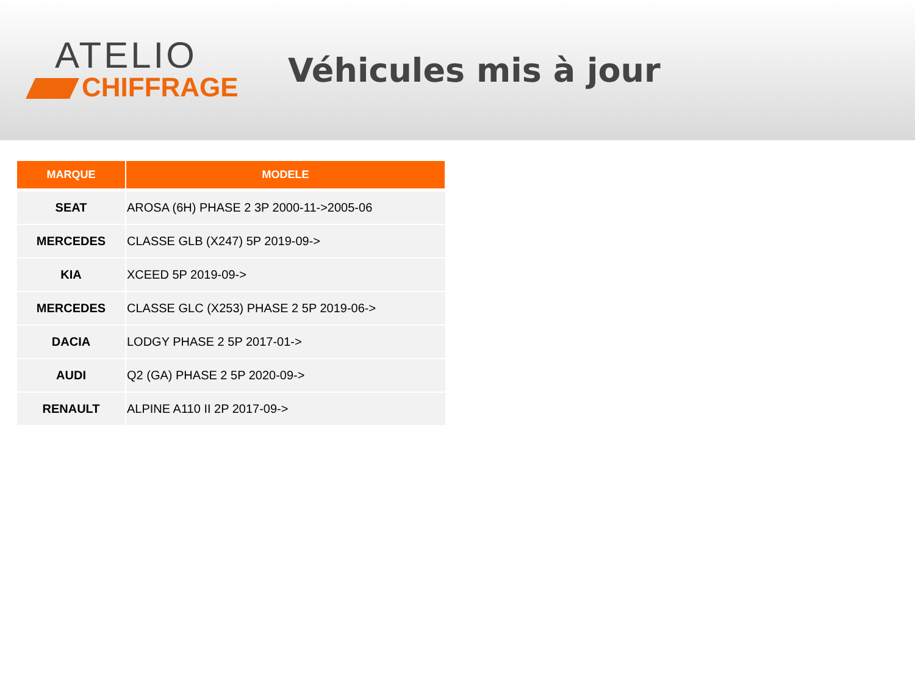ATELIO
CHIFFRAGE
Véhicules mis à jour
| MARQUE | MODELE |
| --- | --- |
| SEAT | AROSA (6H) PHASE 2 3P 2000-11->2005-06 |
| MERCEDES | CLASSE GLB (X247) 5P 2019-09-> |
| KIA | XCEED 5P 2019-09-> |
| MERCEDES | CLASSE GLC (X253) PHASE 2 5P 2019-06-> |
| DACIA | LODGY PHASE 2 5P 2017-01-> |
| AUDI | Q2 (GA) PHASE 2 5P 2020-09-> |
| RENAULT | ALPINE A110 II 2P 2017-09-> |